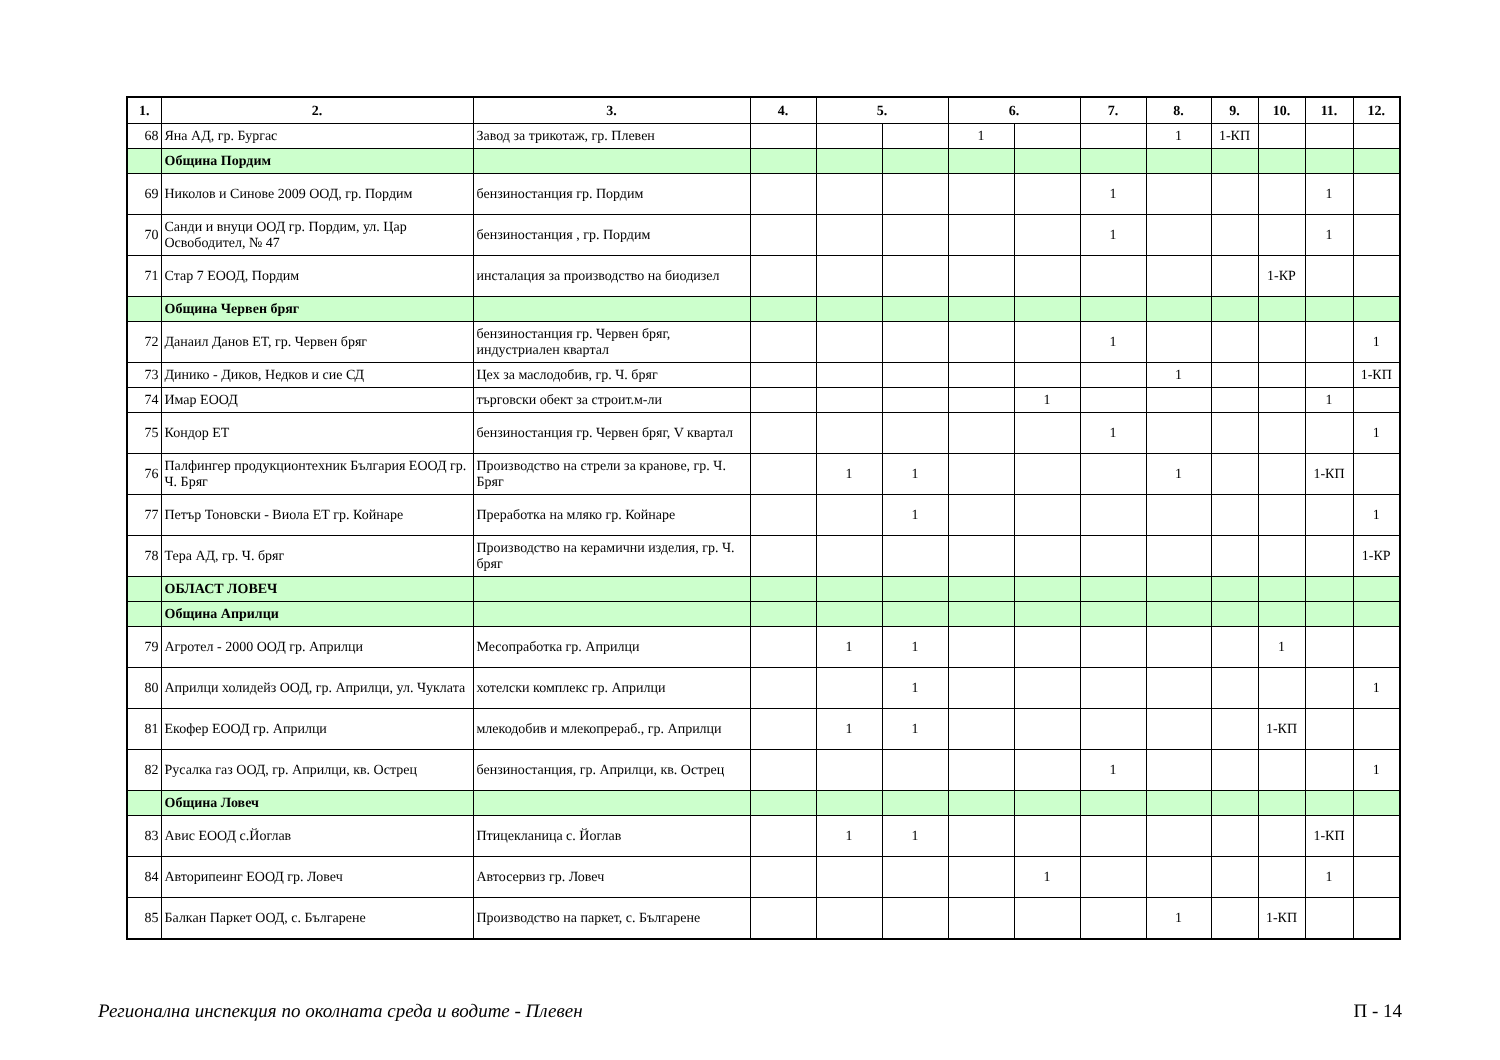| 1. | 2. | 3. | 4. | 5. | | 6. | | 7. | 8. | 9. | 10. | 11. | 12. |
| --- | --- | --- | --- | --- | --- | --- | --- | --- | --- | --- | --- | --- | --- |
| 68 | Яна АД, гр. Бургас | Завод за трикотаж, гр. Плевен | | | | 1 | | | 1 | 1-КП | | | |
| | Община Пордим | | | | | | | | | | | | |
| 69 | Николов и Синове 2009 ООД, гр. Пордим | бензиностанция гр. Пордим | | | | | | 1 | | | | 1 | |
| 70 | Санди и внуци ООД гр. Пордим, ул. Цар Освободител, № 47 | бензиностанция , гр. Пордим | | | | | | 1 | | | | 1 | |
| 71 | Стар 7 ЕООД, Пордим | инсталация за производство на биодизел | | | | | | | | | 1-КР | | |
| | Община Червен бряг | | | | | | | | | | | | |
| 72 | Данаил Данов ЕТ, гр. Червен бряг | бензиностанция гр. Червен бряг, индустриален квартал | | | | | | 1 | | | | | 1 |
| 73 | Динико - Диков, Недков и сие СД | Цех за маслодобив, гр. Ч. бряг | | | | | | | 1 | | | | 1-КП |
| 74 | Имар ЕООД | търговски обект за строит.м-ли | | | | | 1 | | | | | 1 | |
| 75 | Кондор ЕТ | бензиностанция гр. Червен бряг, V квартал | | | | | | 1 | | | | | 1 |
| 76 | Палфингер продукционтехник България ЕООД гр. Ч. Бряг | Производство на стрели за кранове, гр. Ч. Бряг | | 1 | 1 | | | | 1 | | | 1-КП | |
| 77 | Петър Тоновски - Виола ЕТ гр. Койнаре | Преработка на мляко гр. Койнаре | | | 1 | | | | | | | | 1 |
| 78 | Тера АД, гр. Ч. бряг | Производство на керамични изделия, гр. Ч. бряг | | | | | | | | | | | 1-КР |
| | ОБЛАСТ ЛОВЕЧ | | | | | | | | | | | | |
| | Община Априлци | | | | | | | | | | | | |
| 79 | Агротел - 2000 ООД гр. Априлци | Месопработка гр. Априлци | | 1 | 1 | | | | | | 1 | | |
| 80 | Априлци холидейз ООД, гр. Априлци, ул. Чуклата | хотелски комплекс гр. Априлци | | | 1 | | | | | | | | 1 |
| 81 | Екофер ЕООД гр. Априлци | млекодобив и млекопрераб., гр. Априлци | | 1 | 1 | | | | | | 1-КП | | |
| 82 | Русалка газ ООД, гр. Априлци, кв. Острец | бензиностанция, гр. Априлци, кв. Острец | | | | | | 1 | | | | | 1 |
| | Община Ловеч | | | | | | | | | | | | |
| 83 | Авис ЕООД с.Йоглав | Птицекланица с. Йоглав | | 1 | 1 | | | | | | | 1-КП | |
| 84 | Авторипеинг ЕООД гр. Ловеч | Автосервиз гр. Ловеч | | | | | 1 | | | | | 1 | |
| 85 | Балкан Паркет ООД, с. Българене | Производство на паркет, с. Българене | | | | | | | 1 | | 1-КП | | |
Регионална инспекция по околната среда и водите - Плевен П - 14